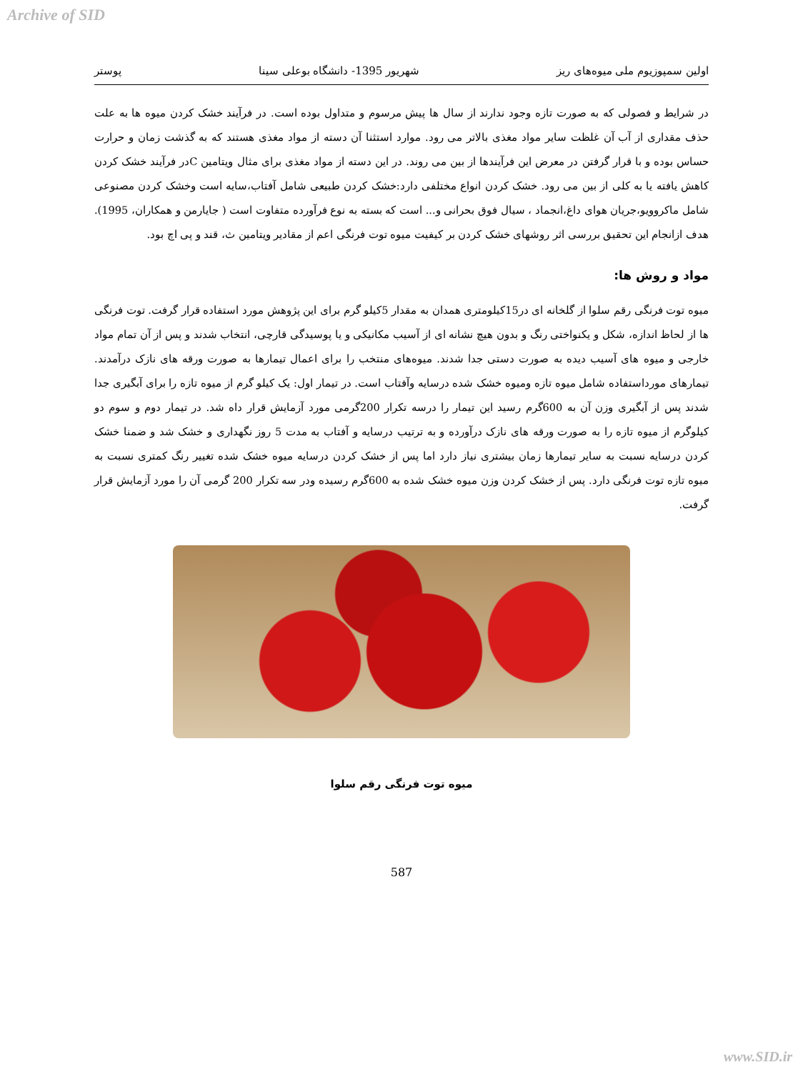Archive of SID
اولین سمپوزیوم ملی میوه‌های ریز شهریور 1395- دانشگاه بوعلی سینا پوستر
در شرایط و فصولی که به صورت تازه وجود ندارند از سال ها پیش مرسوم و متداول بوده است. در فرآیند خشک کردن میوه ها به علت حذف مقداری از آب آن غلظت سایر مواد مغذی بالاتر می رود. موارد استثنا آن دسته از مواد مغذی هستند که به گذشت زمان و حرارت حساس بوده و با قرار گرفتن در معرض این فرآیندها از بین می روند. در این دسته از مواد مغذی برای مثال ویتامین Cدر فرآیند خشک کردن کاهش یافته یا به کلی از بین می رود. خشک کردن انواع مختلفی دارد:خشک کردن طبیعی شامل آفتاب،سایه است وخشک کردن مصنوعی شامل ماکروویو،جریان هوای داغ،انجماد ، سیال فوق بحرانی و... است که بسته به نوع فرآورده متفاوت است ( جایارمن و همکاران، 1995). هدف ازانجام این تحقیق بررسی اثر روشهای خشک کردن بر کیفیت میوه توت فرنگی اعم از مقادیر ویتامین ث، قند و پی اچ بود.
مواد و روش ها:
میوه توت فرنگی رقم سلوا از گلخانه ای در15کیلومتری همدان به مقدار 5کیلو گرم برای این پژوهش مورد استفاده قرار گرفت. توت فرنگی ها از لحاظ اندازه، شکل و یکنواختی رنگ و بدون هیچ نشانه ای از آسیب مکانیکی و یا پوسیدگی قارچی، انتخاب شدند و پس از آن تمام مواد خارجی و میوه های آسیب دیده به صورت دستی جدا شدند. میوه‌های منتخب را برای اعمال تیمارها به صورت ورقه های نازک درآمدند. تیمارهای مورداستفاده شامل میوه تازه ومیوه خشک شده درسایه وآفتاب است. در تیمار اول: یک کیلو گرم از میوه تازه را برای آبگیری جدا شدند پس از آبگیری وزن آن به 600گرم رسید این تیمار را درسه تکرار 200گرمی مورد آزمایش قرار داه شد. در تیمار دوم و سوم دو کیلوگرم از میوه تازه را به صورت ورقه های نازک درآورده و به ترتیب درسایه و آفتاب به مدت 5 روز نگهداری و خشک شد و ضمنا خشک کردن درسایه نسبت به سایر تیمارها زمان بیشتری نیاز دارد اما پس از خشک کردن درسایه میوه خشک شده تغییر رنگ کمتری نسبت به میوه تازه توت فرنگی دارد. پس از خشک کردن وزن میوه خشک شده به 600گرم رسیده ودر سه تکرار 200 گرمی آن را مورد آزمایش قرار گرفت.
میوه توت فرنگی رقم سلوا
587
www.SID.ir